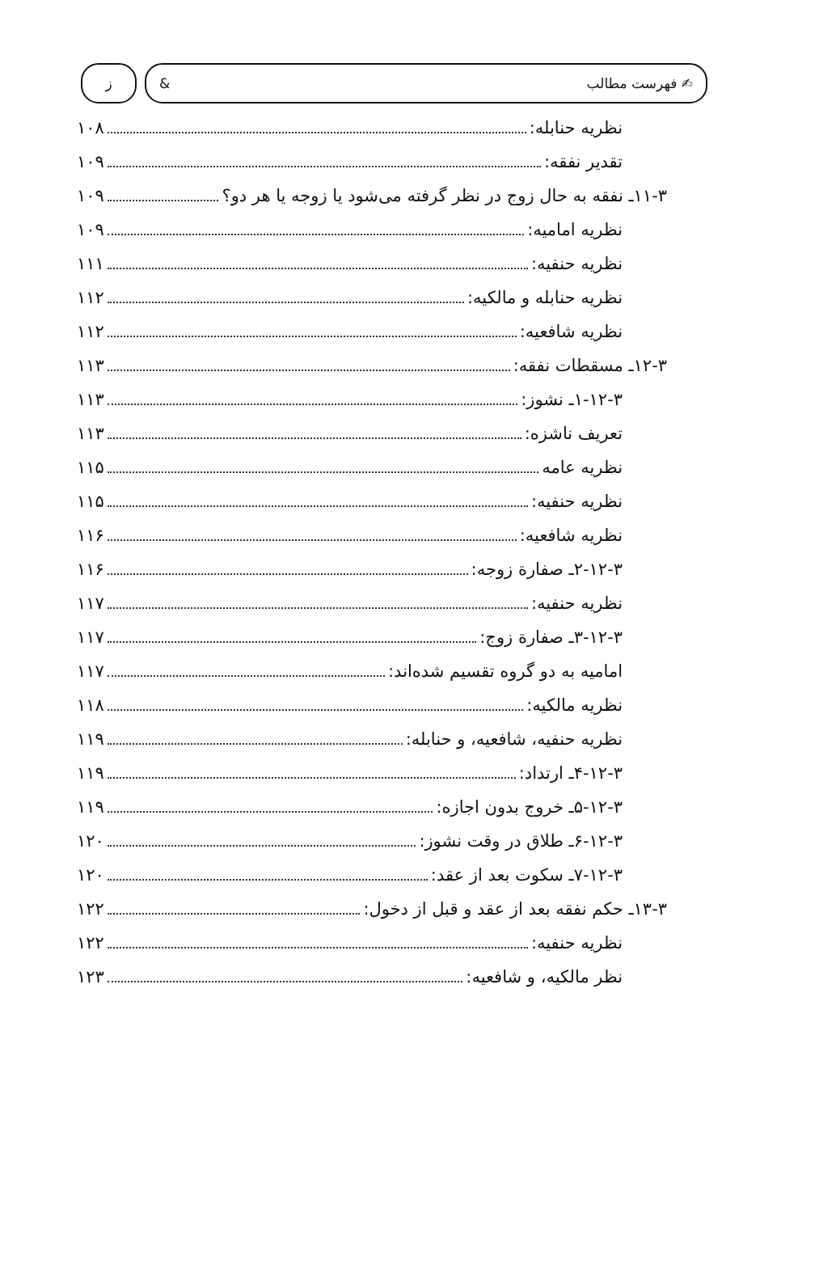✍ فهرست مطالب & ز
نظریه حنابله: ۱۰۸
تقدیر نفقه: ۱۰۹
۱۱-۳ـ نفقه به حال زوج در نظر گرفته می‌شود یا زوجه یا هر دو؟ ۱۰۹
نظریه امامیه: ۱۰۹
نظریه حنفیه: ۱۱۱
نظریه حنابله و مالکیه: ۱۱۲
نظریه شافعیه: ۱۱۲
۱۲-۳ـ مسقطات نفقه: ۱۱۳
۱-۱۲-۳ـ نشوز: ۱۱۳
تعریف ناشزه: ۱۱۳
نظریه عامه ۱۱۵
نظریه حنفیه: ۱۱۵
نظریه شافعیه: ۱۱۶
۲-۱۲-۳ـ صفارة زوجه: ۱۱۶
نظریه حنفیه: ۱۱۷
۳-۱۲-۳ـ صفارة زوج: ۱۱۷
امامیه به دو گروه تقسیم شده‌اند: ۱۱۷
نظریه مالکیه: ۱۱۸
نظریه حنفیه، شافعیه، و حنابله: ۱۱۹
۴-۱۲-۳ـ ارتداد: ۱۱۹
۵-۱۲-۳ـ خروج بدون اجازه: ۱۱۹
۶-۱۲-۳ـ طلاق در وقت نشوز: ۱۲۰
۷-۱۲-۳ـ سکوت بعد از عقد: ۱۲۰
۱۳-۳ـ حکم نفقه بعد از عقد و قبل از دخول: ۱۲۲
نظریه حنفیه: ۱۲۲
نظر مالکیه، و شافعیه: ۱۲۳